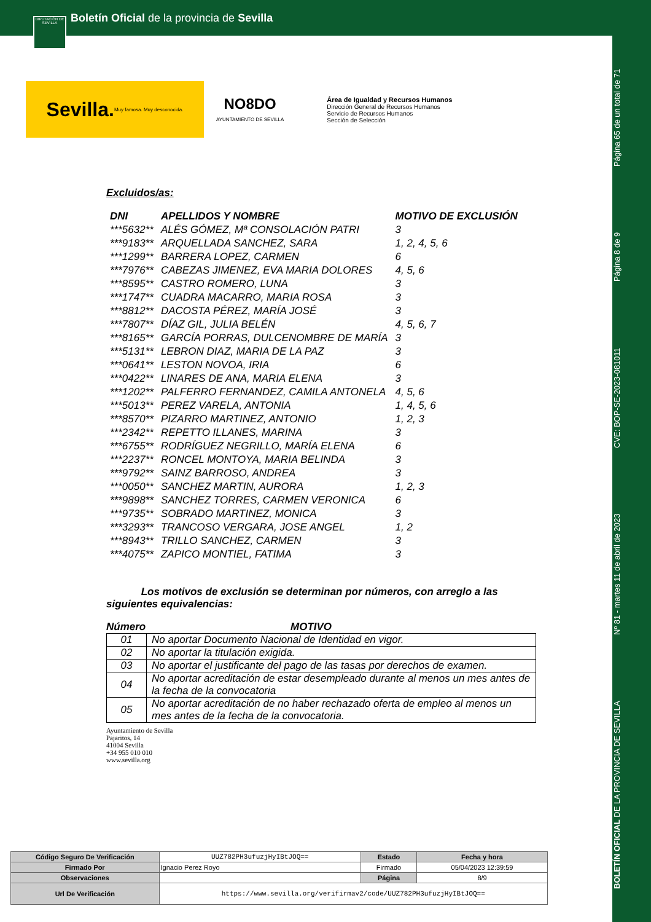Boletín Oficial de la provincia de Sevilla
DIPUTACIÓN DE SEVILLA
BOLETÍN OFICIAL DE LA PROVINCIA DE SEVILLA Nº 81 - martes 11 de abril de 2023 CVE: BOP-SE-2023-081011 Página 8 de 9 Página 65 de un total de 71
Sevilla. Muy famosa. Muy desconocida.
NO8DO
AYUNTAMIENTO DE SEVILLA
Área de Igualdad y Recursos Humanos
Dirección General de Recursos Humanos
Servicio de Recursos Humanos
Sección de Selección
Excluidos/as:
| DNI | APELLIDOS Y NOMBRE | MOTIVO DE EXCLUSIÓN |
| --- | --- | --- |
| ***5632** | ALÉS GÓMEZ, Mª CONSOLACIÓN PATRI | 3 |
| ***9183** | ARQUELLADA SANCHEZ, SARA | 1, 2, 4, 5, 6 |
| ***1299** | BARRERA LOPEZ, CARMEN | 6 |
| ***7976** | CABEZAS JIMENEZ, EVA MARIA DOLORES | 4, 5, 6 |
| ***8595** | CASTRO ROMERO, LUNA | 3 |
| ***1747** | CUADRA MACARRO, MARIA ROSA | 3 |
| ***8812** | DACOSTA PÉREZ, MARÍA JOSÉ | 3 |
| ***7807** | DÍAZ GIL, JULIA BELÉN | 4, 5, 6, 7 |
| ***8165** | GARCÍA PORRAS, DULCENOMBRE DE MARÍA | 3 |
| ***5131** | LEBRON DIAZ, MARIA DE LA PAZ | 3 |
| ***0641** | LESTON NOVOA, IRIA | 6 |
| ***0422** | LINARES DE ANA, MARIA ELENA | 3 |
| ***1202** | PALFERRO FERNANDEZ, CAMILA ANTONELA | 4, 5, 6 |
| ***5013** | PEREZ VARELA, ANTONIA | 1, 4, 5, 6 |
| ***8570** | PIZARRO MARTINEZ, ANTONIO | 1, 2, 3 |
| ***2342** | REPETTO ILLANES, MARINA | 3 |
| ***6755** | RODRÍGUEZ NEGRILLO, MARÍA ELENA | 6 |
| ***2237** | RONCEL MONTOYA, MARIA BELINDA | 3 |
| ***9792** | SAINZ BARROSO, ANDREA | 3 |
| ***0050** | SANCHEZ MARTIN, AURORA | 1, 2, 3 |
| ***9898** | SANCHEZ TORRES, CARMEN VERONICA | 6 |
| ***9735** | SOBRADO MARTINEZ, MONICA | 3 |
| ***3293** | TRANCOSO VERGARA, JOSE ANGEL | 1, 2 |
| ***8943** | TRILLO SANCHEZ, CARMEN | 3 |
| ***4075** | ZAPICO MONTIEL, FATIMA | 3 |
Los motivos de exclusión se determinan por números, con arreglo a las siguientes equivalencias:
Número MOTIVO
| 01 | No aportar Documento Nacional de Identidad en vigor. |
| 02 | No aportar la titulación exigida. |
| 03 | No aportar el justificante del pago de las tasas por derechos de examen. |
| 04 | No aportar acreditación de estar desempleado durante al menos un mes antes de la fecha de la convocatoria |
| 05 | No aportar acreditación de no haber rechazado oferta de empleo al menos un mes antes de la fecha de la convocatoria. |
Ayuntamiento de Sevilla
Pajaritos, 14
41004 Sevilla
+34 955 010 010
www.sevilla.org
| Código Seguro De Verificación | UUZ782PH3ufuzjHyIBtJOQ== | Estado | Fecha y hora |
| Firmado Por | Ignacio Perez Royo | Firmado | 05/04/2023 12:39:59 |
| Observaciones | | Página | 8/9 |
| Url De Verificación | https://www.sevilla.org/verifirmav2/code/UUZ782PH3ufuzjHyIBtJOQ== | | |